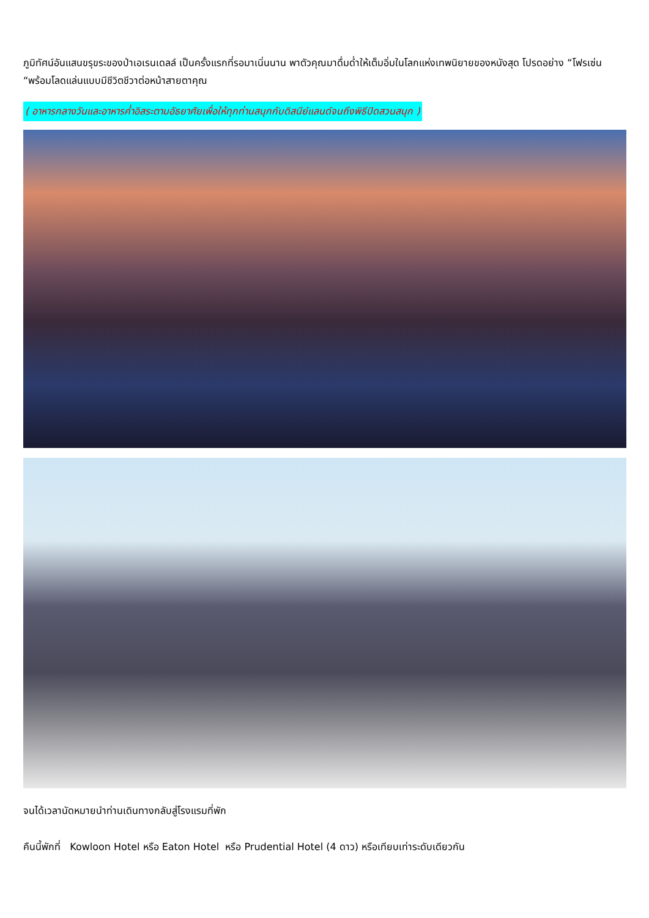ภูมิทัศน์อันแสนขรุขระของป่าเอเรนเดลล์ เป็นครั้งแรกที่รอมาเนิ่นนาน พาตัวคุณมาดื่มด่ำให้เต็มอิ่มในโลกแห่งเทพนิยายของหนังสุด โปรดอย่าง “โฟรเซ่น “พร้อมโลดแล่นแบบมีชีวิตชีวาต่อหน้าสายตาคุณ
( อาหารกลางวันและอาหารค่ำอิสระตามอัธยาศัยเพื่อให้ทุกท่านสนุกกับดิสนีย์แลนด์จนถึงพิธีปิดสวนสนุก )
จนได้เวลานัดหมายนำท่านเดินทางกลับสู่โรงแรมที่พัก
คืนนี้พักที่ Kowloon Hotel หรือ Eaton Hotel หรือ Prudential Hotel (4 ดาว) หรือเทียบเท่าระดับเดียวกัน